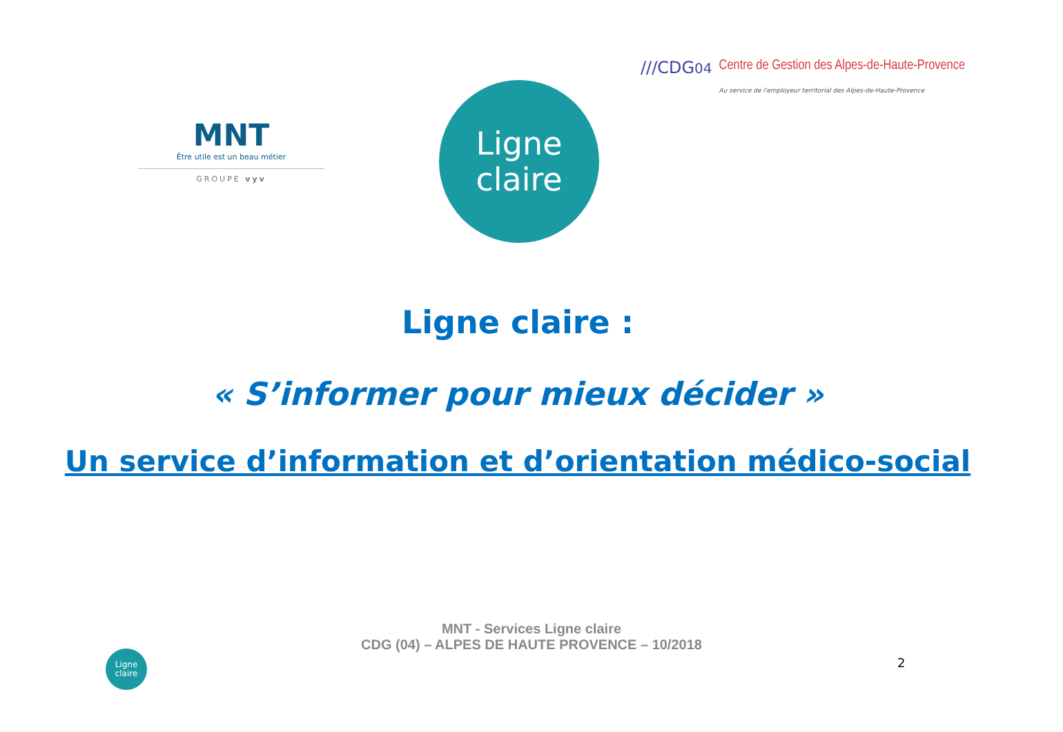MNT
Être utile est un beau métier
GROUPE vyv
Ligne
claire
///CDG04 Centre de Gestion des Alpes-de-Haute-Provence
Au service de l'employeur territorial des Alpes-de-Haute-Provence
Ligne claire :
« S’informer pour mieux décider »
Un service d’information et d’orientation médico-social
MNT - Services Ligne claire
CDG (04) – ALPES DE HAUTE PROVENCE – 10/2018
Ligne
claire
2